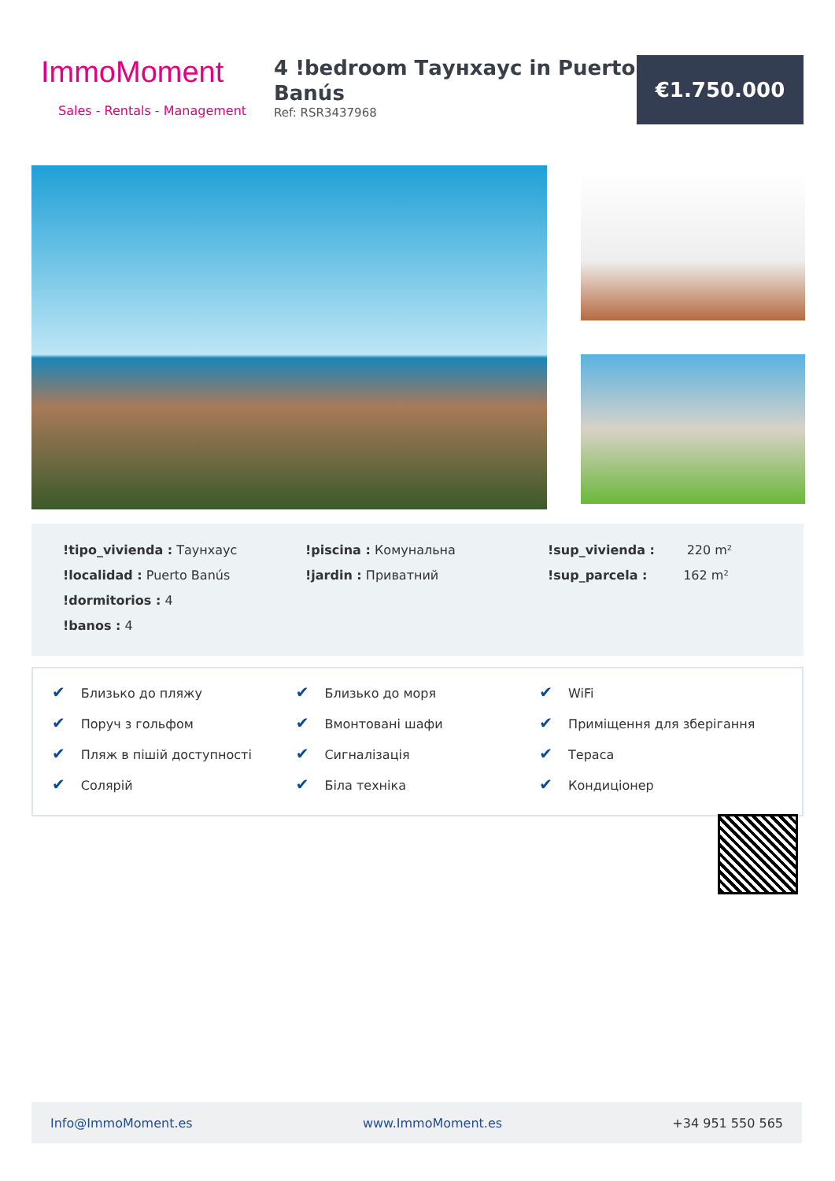ImmoMoment
Sales - Rentals - Management
4 !bedroom Таунхаус in Puerto Banús
Ref: RSR3437968
€1.750.000
!tipo_vivienda : Таунхаус
!localidad : Puerto Banús
!dormitorios : 4
!banos : 4
!piscina : Комунальна
!jardin : Приватний
!sup_vivienda : 220 m²
!sup_parcela : 162 m²
✔ Близько до пляжу
✔ Поруч з гольфом
✔ Пляж в пішій доступності
✔ Солярій
✔ Близько до моря
✔ Вмонтовані шафи
✔ Сигналізація
✔ Біла техніка
✔ WiFi
✔ Приміщення для зберігання
✔ Тераса
✔ Кондиціонер
Info@ImmoMoment.es www.ImmoMoment.es +34 951 550 565